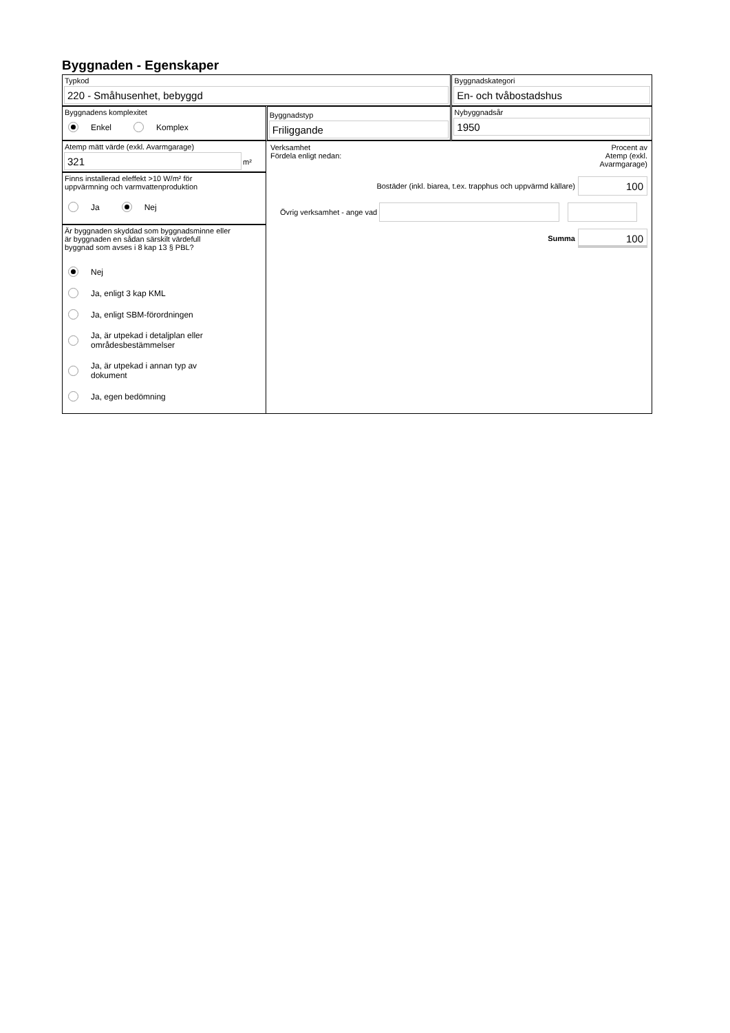Byggnaden - Egenskaper
Typkod
220 - Småhusenhet, bebyggd
Byggnadskategori
En- och tvåbostadshus
Byggnadens komplexitet
Enkel Komplex
Byggnadstyp
Friliggande
Nybyggnadsår
1950
Atemp mätt värde (exkl. Avarmgarage)
321
m²
Finns installerad eleffekt >10 W/m² för
uppvärmning och varmvattenproduktion
Ja Nej
Är byggnaden skyddad som byggnadsminne eller
är byggnaden en sådan särskilt värdefull
byggnad som avses i 8 kap 13 § PBL?
Nej
Ja, enligt 3 kap KML
Ja, enligt SBM-förordningen
Ja, är utpekad i detaljplan eller
områdesbestämmelser
Ja, är utpekad i annan typ av
dokument
Ja, egen bedömning
Verksamhet
Fördela enligt nedan:
Procent av
Atemp (exkl.
Avarmgarage)
Bostäder (inkl. biarea, t.ex. trapphus och uppvärmd källare)
100
Övrig verksamhet - ange vad
Summa
100